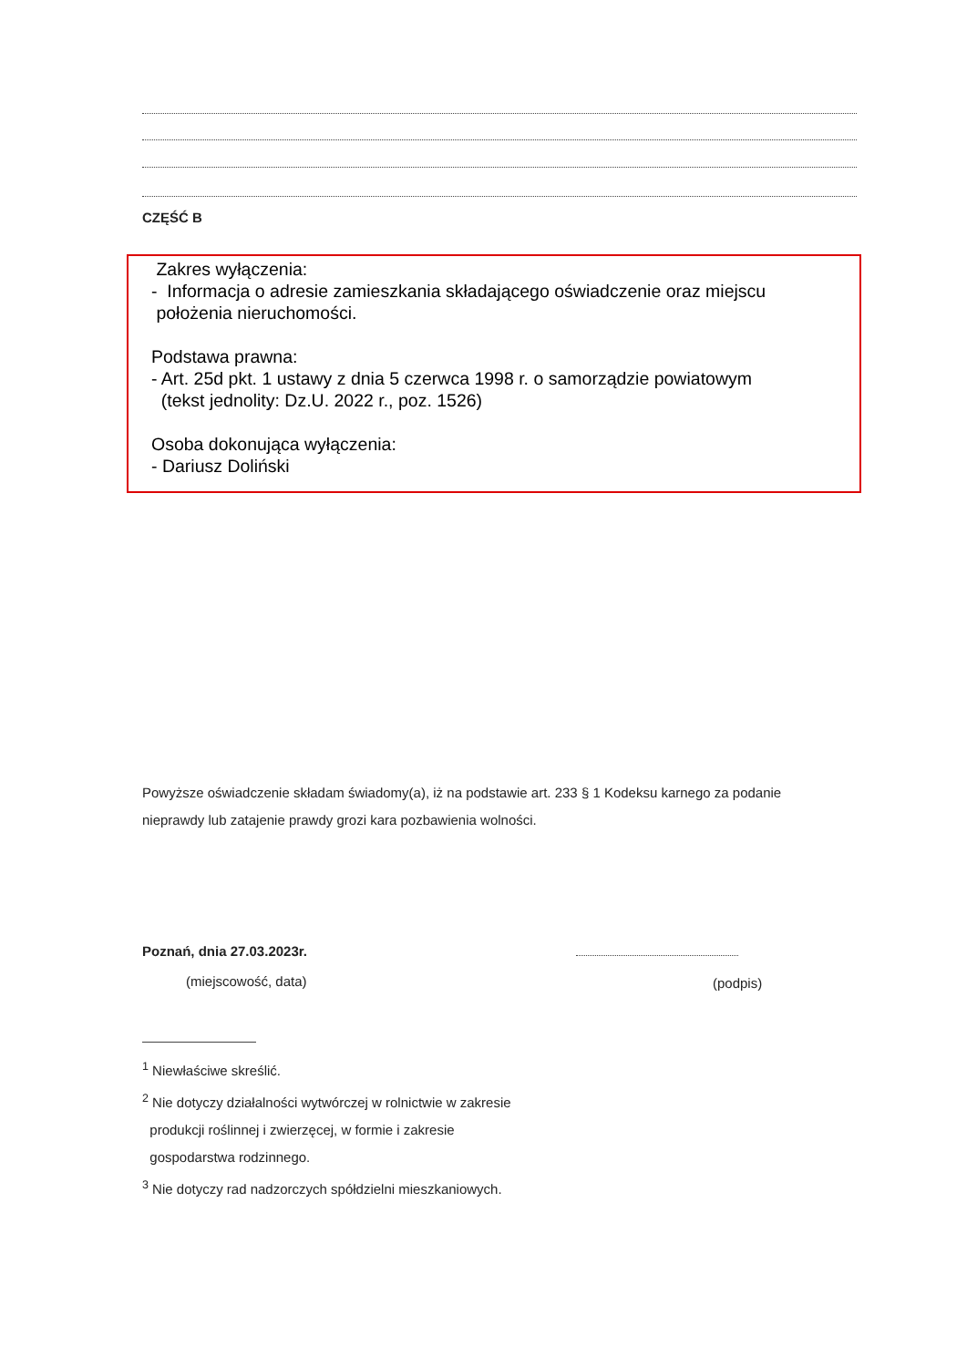CZĘŚĆ B
Zakres wyłączenia:
- Informacja o adresie zamieszkania składającego oświadczenie oraz miejscu
położenia nieruchomości.
Podstawa prawna:
- Art. 25d pkt. 1 ustawy z dnia 5 czerwca 1998 r. o samorządzie powiatowym
(tekst jednolity: Dz.U. 2022 r., poz. 1526)
Osoba dokonująca wyłączenia:
- Dariusz Doliński
Powyższe oświadczenie składam świadomy(a), iż na podstawie art. 233 § 1 Kodeksu karnego za podanie nieprawdy lub zatajenie prawdy grozi kara pozbawienia wolności.
Poznań, dnia 27.03.2023r.
(miejscowość, data) (podpis)
<sup>1</sup> Niewłaściwe skreślić.
<sup>2</sup> Nie dotyczy działalności wytwórczej w rolnictwie w zakresie
produkcji roślinnej i zwierzęcej, w formie i zakresie
gospodarstwa rodzinnego.
<sup>3</sup> Nie dotyczy rad nadzorczych spółdzielni mieszkaniowych.